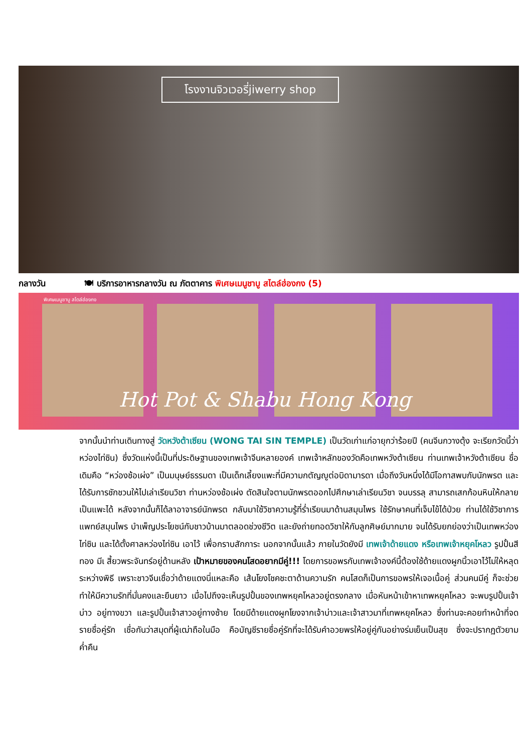โรงงานจิวเวอรี่jiwerry shop
กลางวัน 🍽 บริการอาหารกลางวัน ณ ภัตตาคาร พิเศษเมนูชาบู สไตล์ฮ่องกง (5)
พิเศษเมนูชาบู สไตล์ฮ่องกง
Hot Pot & Shabu Hong Kong
จากนั้นนำท่านเดินทางสู่ วัดหวังต้าเซียน (WONG TAI SIN TEMPLE) เป็นวัดเก่าแก่อายุกว่าร้อยปี (คนจีนกวางตุ้ง จะเรียกวัดนี้ว่า หว่องไท่ซิน) ซึ่งวัดแห่งนี้เป็นที่ประดิษฐานของเทพเจ้าจีนหลายองค์ เทพเจ้าหลักของวัดคือเทพหวังต้าเซียน ท่านเทพเจ้าหวังต้าเซียน ชื่อเดิมคือ “หว่องช้อเผ่ง” เป็นมนุษย์ธรรมดา เป็นเด็กเลี้ยงแพะที่มีความกตัญญูต่อบิดามารดา เมื่อถึงวันหนึ่งได้มีโอกาสพบกับนักพรต และได้รับการชักชวนให้ไปเล่าเรียนวิชา ท่านหว่องช้อเผ่ง ตัดสินใจตามนักพรตออกไปศึกษาเล่าเรียนวิชา จนบรรลุ สามารถเสกก้อนหินให้กลายเป็นแพะได้ หลังจากนั้นก็ได้ลาอาจารย์นักพรต กลับมาใช้วิชาความรู้ที่ร่ำเรียนมาด้านสมุนไพร ใช้รักษาคนที่เจ็บไข้ได้ป่วย ท่านได้ใช้วิชาการแพทย์สมุนไพร บำเพ็ญประโยชน์กับชาวบ้านมาตลอดช่วงชีวิต และยังถ่ายทอดวิชาให้กับลูกศิษย์มากมาย จนได้รับยกย่องว่าเป็นเทพหว่องไท่ซิน และได้ตั้งศาลหว่องไท่ซิน เอาไว้ เพื่อกราบสักการะ นอกจากนั้นแล้ว ภายในวัดยังมี เทพเจ้าด้ายแดง หรือเทพเจ้าหยุคโหลว รูปปั้นสีทอง มีเ สี้ยวพระจันทร์อยู่ด้านหลัง เป้าหมายของคนโสดอยากมีคู่!!! โดยการขอพรกับเทพเจ้าองค์นี้ต้องใช้ด้ายแดงผูกนิ้วเอาไว้ไม่ให้หลุดระหว่างพิธี เพราะชาวจีนเชื่อว่าด้ายแดงนี่แหละคือ เส้นโยงโชคชะตาด้านความรัก คนโสดก็เป็นการขอพรให้เจอเนื้อคู่ ส่วนคนมีคู่ ก็จะช่วยทำให้มีความรักที่มั่นคงและยืนยาว เมื่อไปถึงจะเห็นรูปปั้นของเทพหยุคโหลวอยู่ตรงกลาง เมื่อหันหน้าเข้าหาเทพหยุคโหลว จะพบรูปปั้นเจ้าบ่าว อยู่ทางขวา และรูปปั้นเจ้าสาวอยู่ทางซ้าย โดยมีด้ายแดงผูกโยงจากเจ้าบ่าวและเจ้าสาวมาที่เทพหยุคโหลว ซึ่งท่านจะคอยทำหน้าที่จดรายชื่อคู่รัก เชื่อกันว่าสมุดที่ผู้เฒ่าถือในมือ คือบัญชีรายชื่อคู่รักที่จะได้รับคำอวยพรให้อยู่คู่กันอย่างร่มเย็นเป็นสุข ซึ่งจะปรากฏตัวยามค่ำคืน